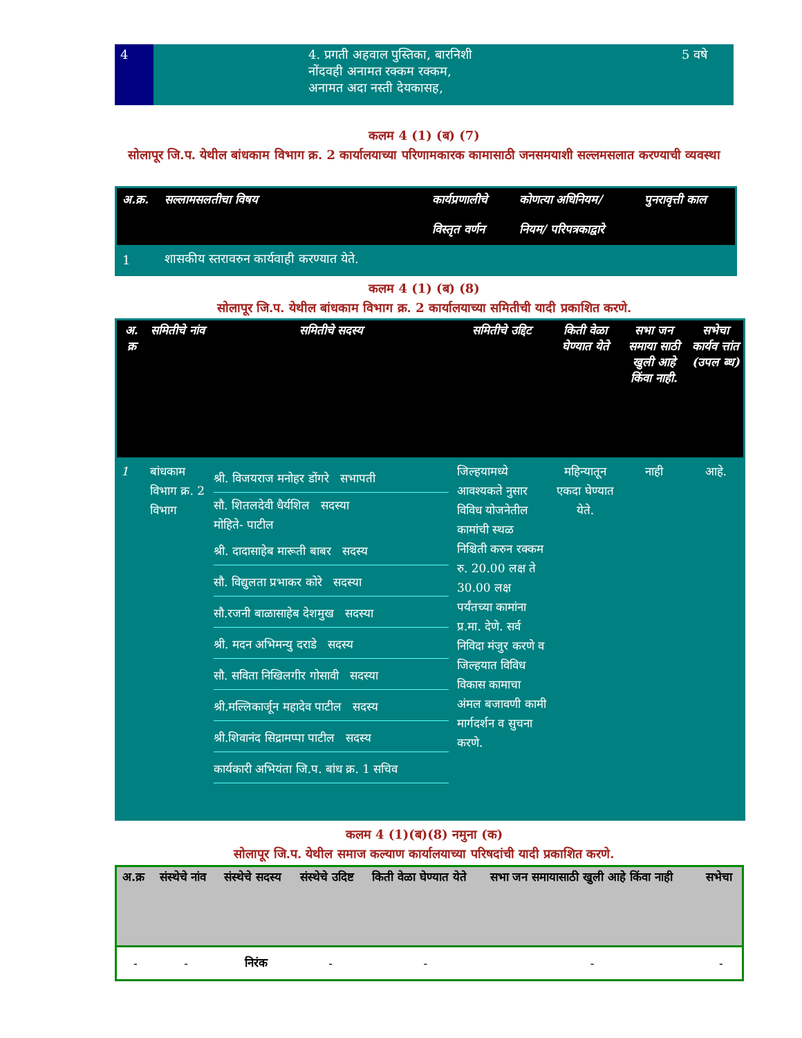| 4 | | 4. प्रगती अहवाल पुस्तिका, बारनिशी नोंदवही अनामत रक्कम रक्कम, अनामत अदा नस्ती देयकासह, | | 5 वषे |
कलम 4 (1) (ब) (7)
सोलापूर जि.प. येथील बांधकाम विभाग क्र. 2 कार्यालयाच्या परिणामकारक कामासाठी जनसमयाशी सल्लमसलात करण्याची व्यवस्था
| अ.क्र. | सल्लामसलतीचा विषय | कार्यप्रणालीचे विस्तृत वर्णन | कोणत्या अधिनियम/ नियम/ परिपत्रकाद्वारे | पुनरावृत्ती काल |
| --- | --- | --- | --- | --- |
| 1 | शासकीय स्तरावरुन कार्यवाही करण्यात येते. | | | |
कलम 4 (1) (ब) (8)
सोलापूर जि.प. येथील बांधकाम विभाग क्र. 2 कार्यालयाच्या समितीची यादी प्रकाशित करणे.
| अ. क्र | समितीचे नांव | समितीचे सदस्य | समितीचे उद्दिट | किती वेळा घेण्यात येते | सभा जन समाया साठी खुली आहे किंवा नाही. | सभेचा कार्यव त्तांत (उपल ब्ध) |
| --- | --- | --- | --- | --- | --- | --- |
| 1 | बांधकाम विभाग क्र. 2 विभाग | श्री. विजयराज मनोहर डोंगरे सभापती सौ. शितलदेवी धैर्यशिल सदस्या मोहिते- पाटील श्री. दादासाहेब मारूती बाबर सदस्य सौ. विद्युलता प्रभाकर कोरे सदस्या सौ.रजनी बाळासाहेब देशमुख सदस्या श्री. मदन अभिमन्यु दराडे सदस्य सौ. सविता निखिलगीर गोसावी सदस्या श्री.मल्लिकार्जून महादेव पाटील सदस्य श्री.शिवानंद सिद्रामप्पा पाटील सदस्य कार्यकारी अभियंता जि.प. बांध क्र. 1 सचिव | जिल्हयामध्ये आवश्यकते नुसार विविध योजनेतील कामांची स्थळ निश्चिती करुन रक्कम रु. 20.00 लक्ष ते 30.00 लक्ष पर्यंतच्या कामांना प्र.मा. देणे. सर्व निविदा मंजुर करणे व जिल्हयात विविध विकास कामाचा अंमल बजावणी कामी मार्गदर्शन व सुचना करणे. | महिन्यातून एकदा घेण्यात येते. | नाही | आहे. |
कलम 4 (1)(ब)(8) नमुना (क)
सोलापूर जि.प. येथील समाज कल्याण कार्यालयाच्या परिषदांची यादी प्रकाशित करणे.
| अ.क्र | संस्थेचे नांव | संस्थेचे सदस्य | संस्थेचे उदिष्ट | किती वेळा घेण्यात येते | सभा जन समायासाठी खुली आहे किंवा नाही | सभेचा |
| --- | --- | --- | --- | --- | --- | --- |
| - | - | निरंक | - | - | - | - |